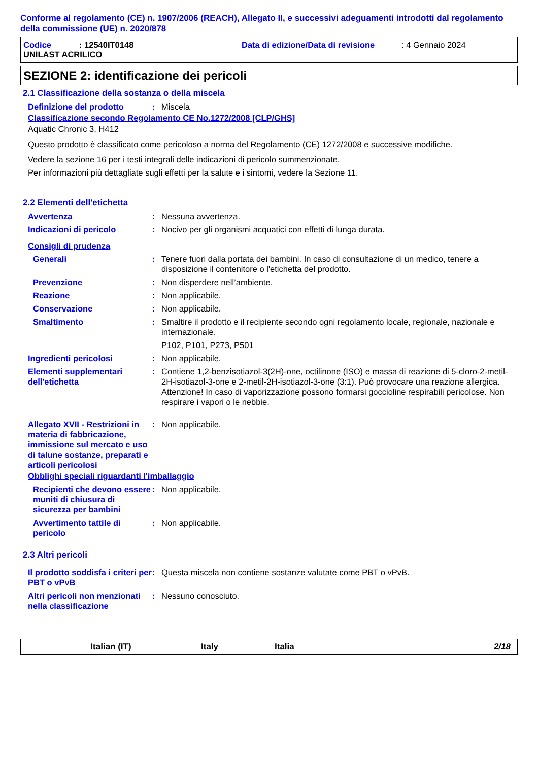Conforme al regolamento (CE) n. 1907/2006 (REACH), Allegato II, e successivi adeguamenti introdotti dal regolamento della commissione (UE) n. 2020/878
Codice: 12540IT0148 Data di edizione/Data di revisione: 4 Gennaio 2024
UNILAST ACRILICO
SEZIONE 2: identificazione dei pericoli
2.1 Classificazione della sostanza o della miscela
Definizione del prodotto: Miscela
Classificazione secondo Regolamento CE No.1272/2008 [CLP/GHS]
Aquatic Chronic 3, H412
Questo prodotto è classificato come pericoloso a norma del Regolamento (CE) 1272/2008 e successive modifiche.
Vedere la sezione 16 per i testi integrali delle indicazioni di pericolo summenzionate.
Per informazioni più dettagliate sugli effetti per la salute e i sintomi, vedere la Sezione 11.
2.2 Elementi dell'etichetta
Avvertenza: Nessuna avvertenza.
Indicazioni di pericolo: Nocivo per gli organismi acquatici con effetti di lunga durata.
Consigli di prudenza
Generali: Tenere fuori dalla portata dei bambini. In caso di consultazione di un medico, tenere a disposizione il contenitore o l'etichetta del prodotto.
Prevenzione: Non disperdere nell’ambiente.
Reazione: Non applicabile.
Conservazione: Non applicabile.
Smaltimento: Smaltire il prodotto e il recipiente secondo ogni regolamento locale, regionale, nazionale e internazionale.
P102, P101, P273, P501
Ingredienti pericolosi: Non applicabile.
Elementi supplementari dell'etichetta: Contiene 1,2-benzisotiazol-3(2H)-one, octilinone (ISO) e massa di reazione di 5-cloro-2-metil-2H-isotiazol-3-one e 2-metil-2H-isotiazol-3-one (3:1). Può provocare una reazione allergica.
Attenzione! In caso di vaporizzazione possono formarsi goccioline respirabili pericolose. Non respirare i vapori o le nebbie.
Allegato XVII - Restrizioni in materia di fabbricazione, immissione sul mercato e uso di talune sostanze, preparati e articoli pericolosi: Non applicabile.
Obblighi speciali riguardanti l'imballaggio
Recipienti che devono essere muniti di chiusura di sicurezza per bambini: Non applicabile.
Avvertimento tattile di pericolo: Non applicabile.
2.3 Altri pericoli
Il prodotto soddisfa i criteri per PBT o vPvB: Questa miscela non contiene sostanze valutate come PBT o vPvB.
Altri pericoli non menzionati nella classificazione: Nessuno conosciuto.
Italian (IT) Italy Italia 2/18